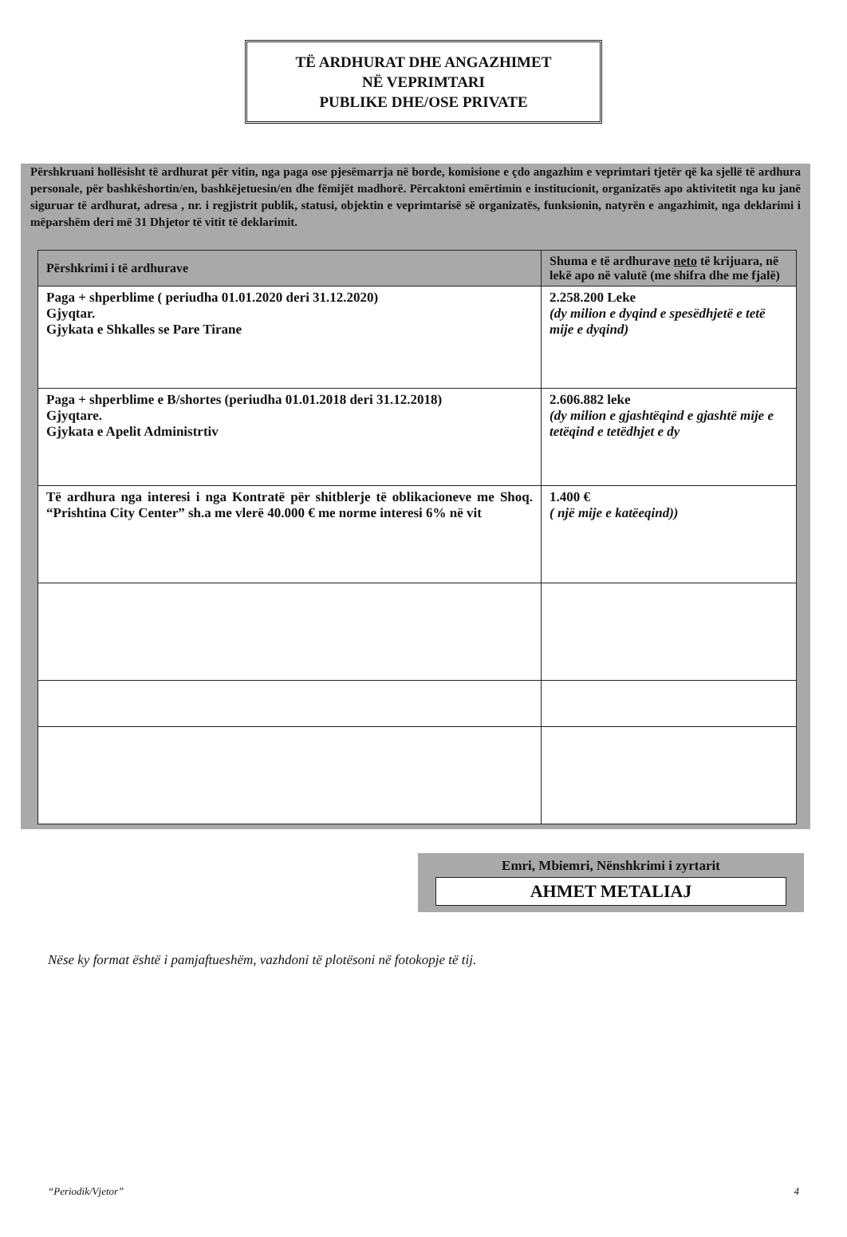TË ARDHURAT DHE ANGAZHIMET
NË VEPRIMTARI
PUBLIKE DHE/OSE PRIVATE
Përshkruani hollësisht të ardhurat për vitin, nga paga ose pjesëmarrja në borde, komisione e çdo angazhim e veprimtari tjetër që ka sjellë të ardhura personale, për bashkëshortin/en, bashkëjetuesin/en dhe fëmijët madhorë. Përcaktoni emërtimin e institucionit, organizatës apo aktivitetit nga ku janë siguruar të ardhurat, adresa , nr. i regjistrit publik, statusi, objektin e veprimtarisë së organizatës, funksionin, natyrën e angazhimit, nga deklarimi i mëparshëm deri më 31 Dhjetor të vitit të deklarimit.
| Përshkrimi i të ardhurave | Shuma e të ardhurave neto të krijuara, në lekë apo në valutë (me shifra dhe me fjalë) |
| --- | --- |
| Paga + shperblime ( periudha 01.01.2020 deri 31.12.2020) Gjyqtar. Gjykata e Shkalles se Pare Tirane | 2.258.200 Leke (dy milion e dyqind e spesëdhjetë e tetë mije e dyqind) |
| Paga + shperblime e B/shortes (periudha 01.01.2018 deri 31.12.2018) Gjyqtare. Gjykata e Apelit Administrtiv | 2.606.882 leke (dy milion e gjashtëqind e gjashtë mije e tetëqind e tetëdhjet e dy |
| Të ardhura nga interesi i nga Kontratë për shitblerje të oblikacioneve me Shoq. “Prishtina City Center” sh.a me vlerë 40.000 € me norme interesi 6% në vit | 1.400 € ( një mije e katëeqind)) |
Emri, Mbiemri, Nënshkrimi i zyrtarit
AHMET METALIAJ
Nëse ky format është i pamjaftueshëm, vazhdoni të plotësoni në fotokopje të tij.
“Periodik/Vjetor” 4